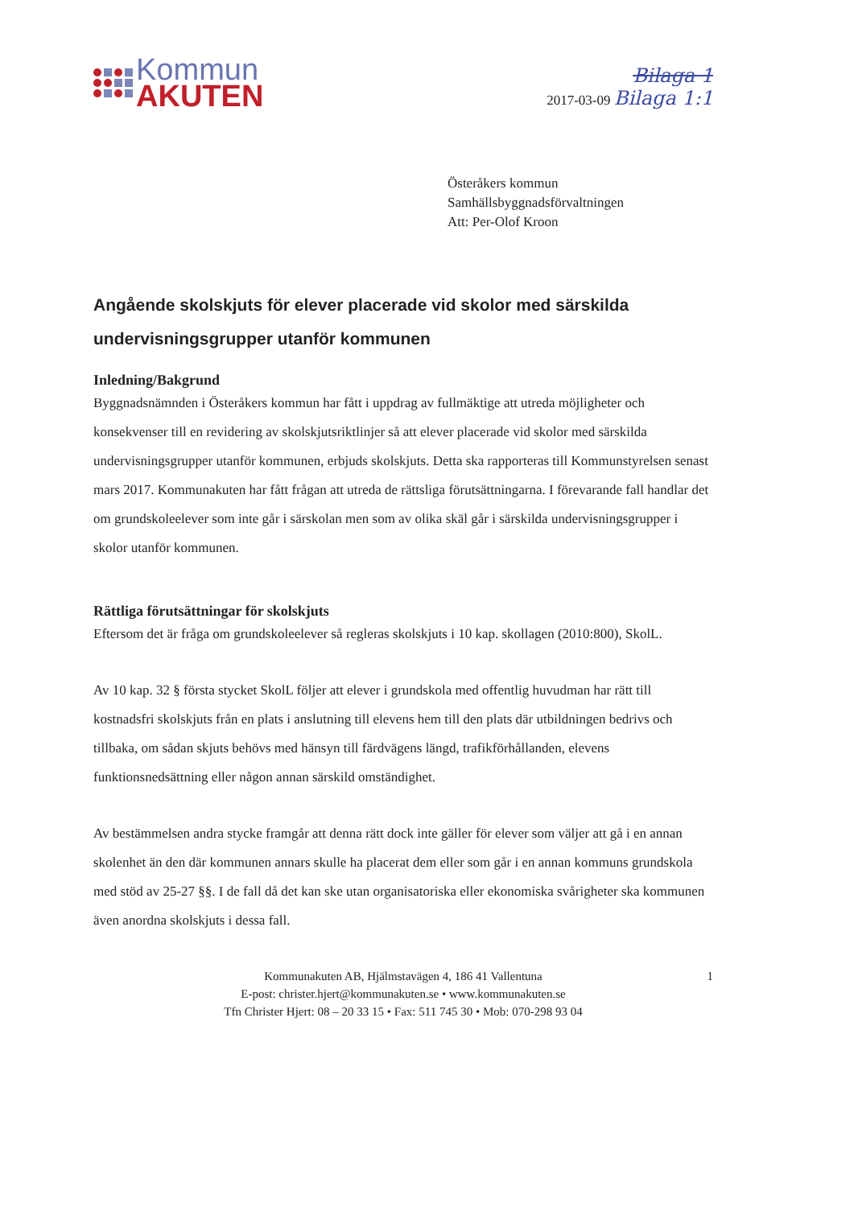Kommun
AKUTEN
Bilaga 1
2017-03-09 Bilaga 1:1
Österåkers kommun
Samhällsbyggnadsförvaltningen
Att: Per-Olof Kroon
Angående skolskjuts för elever placerade vid skolor med särskilda undervisningsgrupper utanför kommunen
Inledning/Bakgrund
Byggnadsnämnden i Österåkers kommun har fått i uppdrag av fullmäktige att utreda möjligheter och konsekvenser till en revidering av skolskjutsriktlinjer så att elever placerade vid skolor med särskilda undervisningsgrupper utanför kommunen, erbjuds skolskjuts. Detta ska rapporteras till Kommunstyrelsen senast mars 2017. Kommunakuten har fått frågan att utreda de rättsliga förutsättningarna. I förevarande fall handlar det om grundskoleelever som inte går i särskolan men som av olika skäl går i särskilda undervisningsgrupper i skolor utanför kommunen.
Rättliga förutsättningar för skolskjuts
Eftersom det är fråga om grundskoleelever så regleras skolskjuts i 10 kap. skollagen (2010:800), SkolL.
Av 10 kap. 32 § första stycket SkolL följer att elever i grundskola med offentlig huvudman har rätt till kostnadsfri skolskjuts från en plats i anslutning till elevens hem till den plats där utbildningen bedrivs och tillbaka, om sådan skjuts behövs med hänsyn till färdvägens längd, trafikförhållanden, elevens funktionsnedsättning eller någon annan särskild omständighet.
Av bestämmelsen andra stycke framgår att denna rätt dock inte gäller för elever som väljer att gå i en annan skolenhet än den där kommunen annars skulle ha placerat dem eller som går i en annan kommuns grundskola med stöd av 25-27 §§. I de fall då det kan ske utan organisatoriska eller ekonomiska svårigheter ska kommunen även anordna skolskjuts i dessa fall.
1 Kommunakuten AB, Hjälmstavägen 4, 186 41 Vallentuna
E-post: christer.hjert@kommunakuten.se • www.kommunakuten.se
Tfn Christer Hjert: 08 – 20 33 15 • Fax: 511 745 30 • Mob: 070-298 93 04